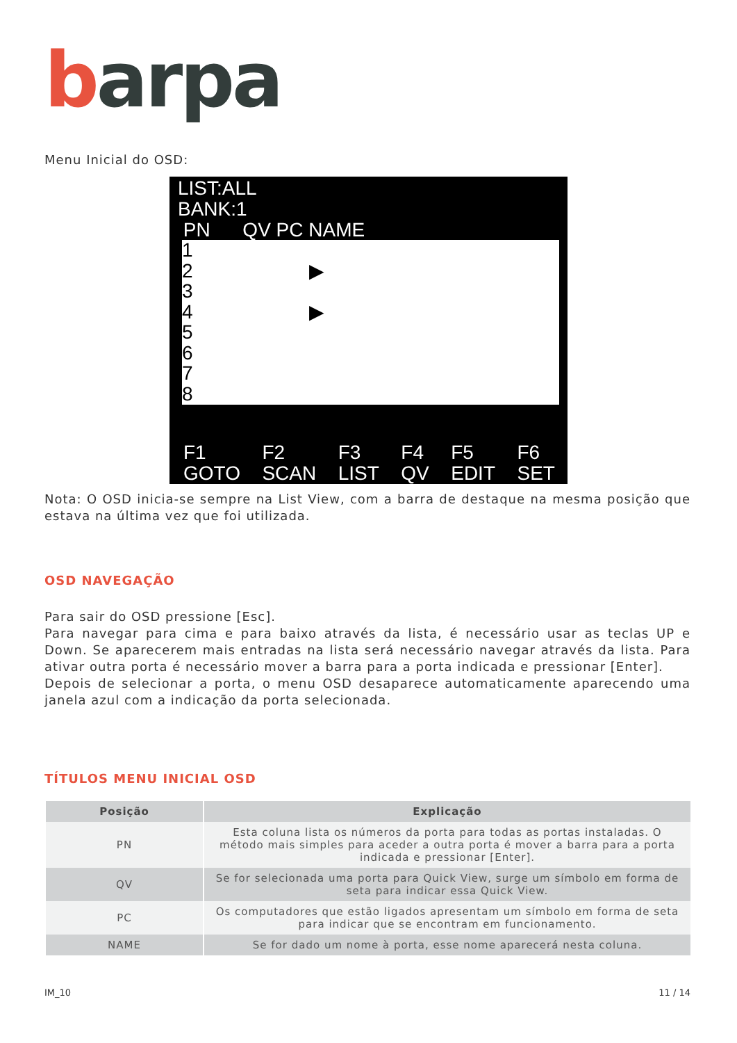barpa
Menu Inicial do OSD:
LIST:ALL
BANK:1
PN QV PC NAME
1
2 ▶
3
4 ▶
5
6
7
8
F1
GOTO F2
SCAN F3
LIST F4
QV F5
EDIT F6
SET
Nota: O OSD inicia-se sempre na List View, com a barra de destaque na mesma posição que estava na última vez que foi utilizada.
OSD NAVEGAÇÃO
Para sair do OSD pressione [Esc].
Para navegar para cima e para baixo através da lista, é necessário usar as teclas UP e Down. Se aparecerem mais entradas na lista será necessário navegar através da lista. Para ativar outra porta é necessário mover a barra para a porta indicada e pressionar [Enter].
Depois de selecionar a porta, o menu OSD desaparece automaticamente aparecendo uma janela azul com a indicação da porta selecionada.
TÍTULOS MENU INICIAL OSD
| Posição | Explicação |
| --- | --- |
| PN | Esta coluna lista os números da porta para todas as portas instaladas. O método mais simples para aceder a outra porta é mover a barra para a porta indicada e pressionar [Enter]. |
| QV | Se for selecionada uma porta para Quick View, surge um símbolo em forma de seta para indicar essa Quick View. |
| PC | Os computadores que estão ligados apresentam um símbolo em forma de seta para indicar que se encontram em funcionamento. |
| NAME | Se for dado um nome à porta, esse nome aparecerá nesta coluna. |
IM_10 11 / 14